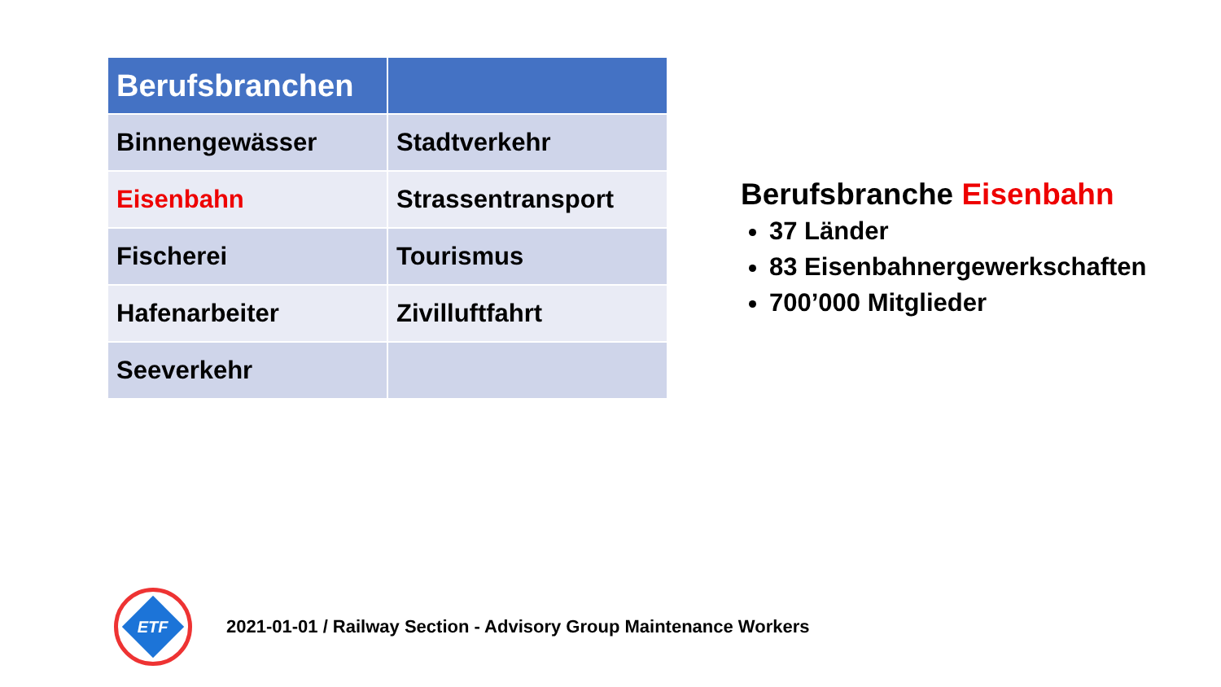| Berufsbranchen | |
| --- | --- |
| Binnengewässer | Stadtverkehr |
| Eisenbahn | Strassentransport |
| Fischerei | Tourismus |
| Hafenarbeiter | Zivilluftfahrt |
| Seeverkehr | |
Berufsbranche Eisenbahn
37 Länder
83 Eisenbahnergewerkschaften
700’000 Mitglieder
ETF
2021-01-01 / Railway Section - Advisory Group Maintenance Workers